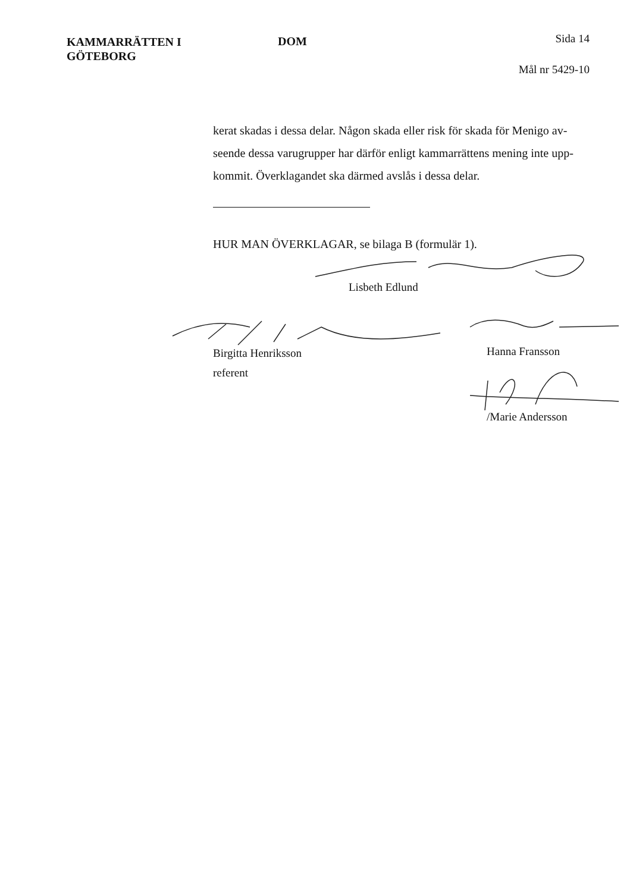KAMMARRÄTTEN I
GÖTEBORG
DOM
Sida 14
Mål nr 5429-10
kerat skadas i dessa delar. Någon skada eller risk för skada för Menigo av-seende dessa varugrupper har därför enligt kammarrättens mening inte upp-kommit. Överklagandet ska därmed avslås i dessa delar.
HUR MAN ÖVERKLAGAR, se bilaga B (formulär 1).
Lisbeth Edlund
Birgitta Henriksson
referent
Hanna Fransson
/Marie Andersson